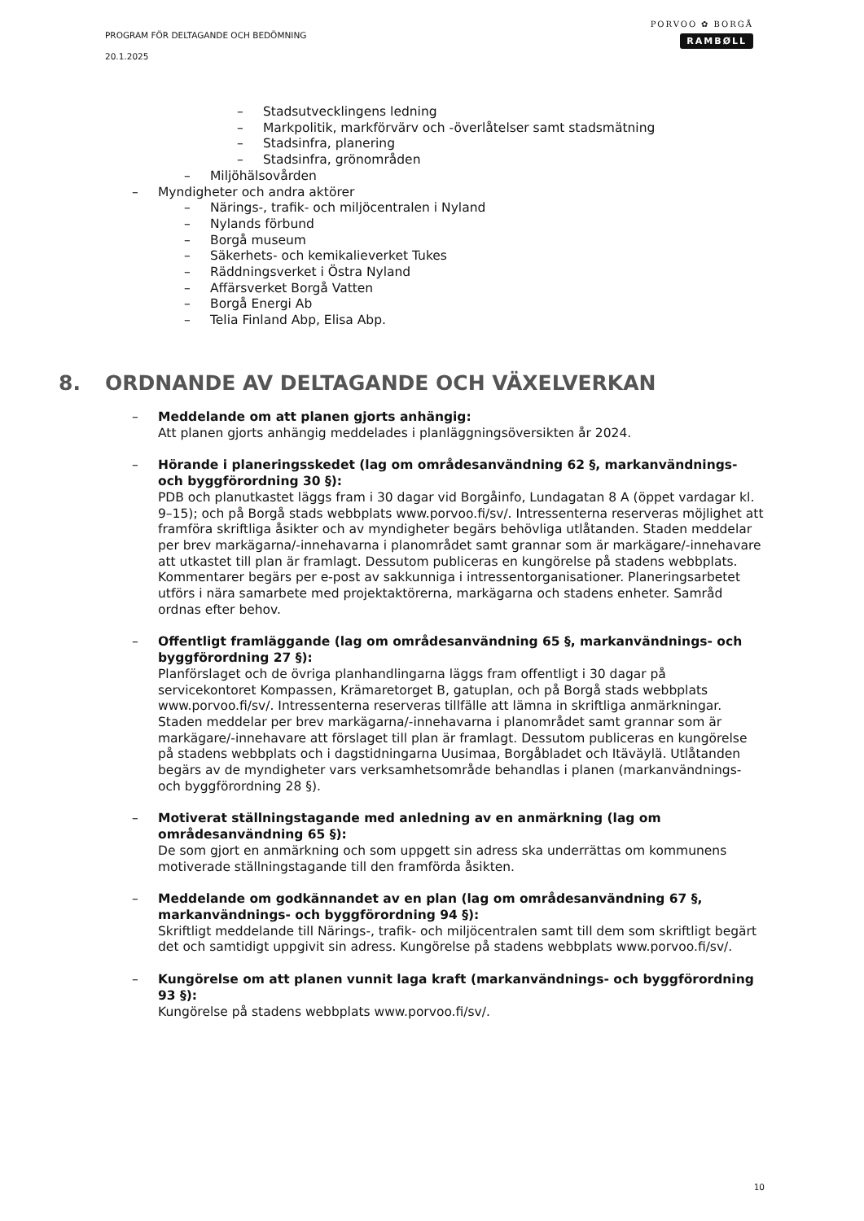PROGRAM FÖR DELTAGANDE OCH BEDÖMNING
20.1.2025
PORVOO ✿ BORGÅ
RAMBØLL
– Stadsutvecklingens ledning
– Markpolitik, markförvärv och -överlåtelser samt stadsmätning
– Stadsinfra, planering
– Stadsinfra, grönområden
– Miljöhälsovården
– Myndigheter och andra aktörer
– Närings-, trafik- och miljöcentralen i Nyland
– Nylands förbund
– Borgå museum
– Säkerhets- och kemikalieverket Tukes
– Räddningsverket i Östra Nyland
– Affärsverket Borgå Vatten
– Borgå Energi Ab
– Telia Finland Abp, Elisa Abp.
8. ORDNANDE AV DELTAGANDE OCH VÄXELVERKAN
– Meddelande om att planen gjorts anhängig:
Att planen gjorts anhängig meddelades i planläggningsöversikten år 2024.
– Hörande i planeringsskedet (lag om områdesanvändning 62 §, markanvändnings- och byggförordning 30 §):
PDB och planutkastet läggs fram i 30 dagar vid Borgåinfo, Lundagatan 8 A (öppet vardagar kl. 9–15); och på Borgå stads webbplats www.porvoo.fi/sv/. Intressenterna reserveras möjlighet att framföra skriftliga åsikter och av myndigheter begärs behövliga utlåtanden. Staden meddelar per brev markägarna/-innehavarna i planområdet samt grannar som är markägare/-innehavare att utkastet till plan är framlagt. Dessutom publiceras en kungörelse på stadens webbplats.
Kommentarer begärs per e-post av sakkunniga i intressentorganisationer. Planeringsarbetet utförs i nära samarbete med projektaktörerna, markägarna och stadens enheter. Samråd ordnas efter behov.
– Offentligt framläggande (lag om områdesanvändning 65 §, markanvändnings- och byggförordning 27 §):
Planförslaget och de övriga planhandlingarna läggs fram offentligt i 30 dagar på servicekontoret Kompassen, Krämaretorget B, gatuplan, och på Borgå stads webbplats www.porvoo.fi/sv/. Intressenterna reserveras tillfälle att lämna in skriftliga anmärkningar. Staden meddelar per brev markägarna/-innehavarna i planområdet samt grannar som är markägare/-innehavare att förslaget till plan är framlagt. Dessutom publiceras en kungörelse på stadens webbplats och i dagstidningarna Uusimaa, Borgåbladet och Itäväylä. Utlåtanden begärs av de myndigheter vars verksamhetsområde behandlas i planen (markanvändnings- och byggförordning 28 §).
– Motiverat ställningstagande med anledning av en anmärkning (lag om områdesanvändning 65 §):
De som gjort en anmärkning och som uppgett sin adress ska underrättas om kommunens motiverade ställningstagande till den framförda åsikten.
– Meddelande om godkännandet av en plan (lag om områdesanvändning 67 §, markanvändnings- och byggförordning 94 §):
Skriftligt meddelande till Närings-, trafik- och miljöcentralen samt till dem som skriftligt begärt det och samtidigt uppgivit sin adress. Kungörelse på stadens webbplats www.porvoo.fi/sv/.
– Kungörelse om att planen vunnit laga kraft (markanvändnings- och byggförordning 93 §):
Kungörelse på stadens webbplats www.porvoo.fi/sv/.
10